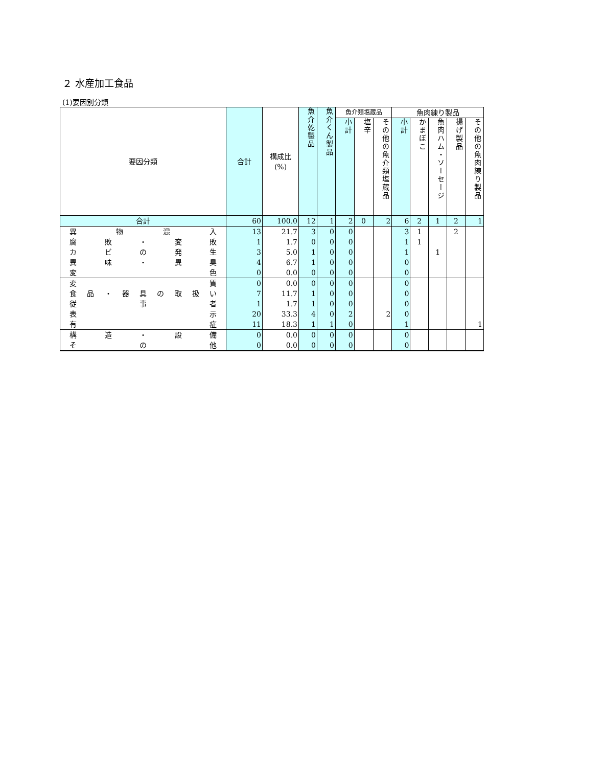２ 水産加工食品
(1)要因別分類
| 要因分類 | 合計 | 構成比 (%) | 魚介乾製品 | 魚介くん製品 | 魚介類塩蔵品 | | | 魚肉練り製品 | | | | |
| --- | --- | --- | --- | --- | --- | --- | --- | --- | --- | --- | --- | --- |
| | | | | | 小計 | 塩辛 | その他の魚介類塩蔵品 | 小計 | かまぼこ | 魚肉ハム・ソーセージ | 揚げ製品 | その他の魚肉練り製品 |
| 合計 | 60 | 100.0 | 12 | 1 | 2 | 0 | 2 | 6 | 2 | 1 | 2 | 1 |
| 異物混入 | 13 | 21.7 | 3 | 0 | 0 | | | 3 | 1 | | 2 | |
| 腐敗・変敗 | 1 | 1.7 | 0 | 0 | 0 | | | 1 | 1 | | | |
| カビの発生 | 3 | 5.0 | 1 | 0 | 0 | | | 1 | | 1 | | |
| 異味・異臭 | 4 | 6.7 | 1 | 0 | 0 | | | 0 | | | | |
| 変色 | 0 | 0.0 | 0 | 0 | 0 | | | 0 | | | | |
| 変質 | 0 | 0.0 | 0 | 0 | 0 | | | 0 | | | | |
| 食品・器具の取扱い | 7 | 11.7 | 1 | 0 | 0 | | | 0 | | | | |
| 従事者 | 1 | 1.7 | 1 | 0 | 0 | | | 0 | | | | |
| 表示 | 20 | 33.3 | 4 | 0 | 2 | | 2 | 0 | | | | |
| 有症 | 11 | 18.3 | 1 | 1 | 0 | | | 1 | | | | 1 |
| 構造・設備 | 0 | 0.0 | 0 | 0 | 0 | | | 0 | | | | |
| その他 | 0 | 0.0 | 0 | 0 | 0 | | | 0 | | | | |